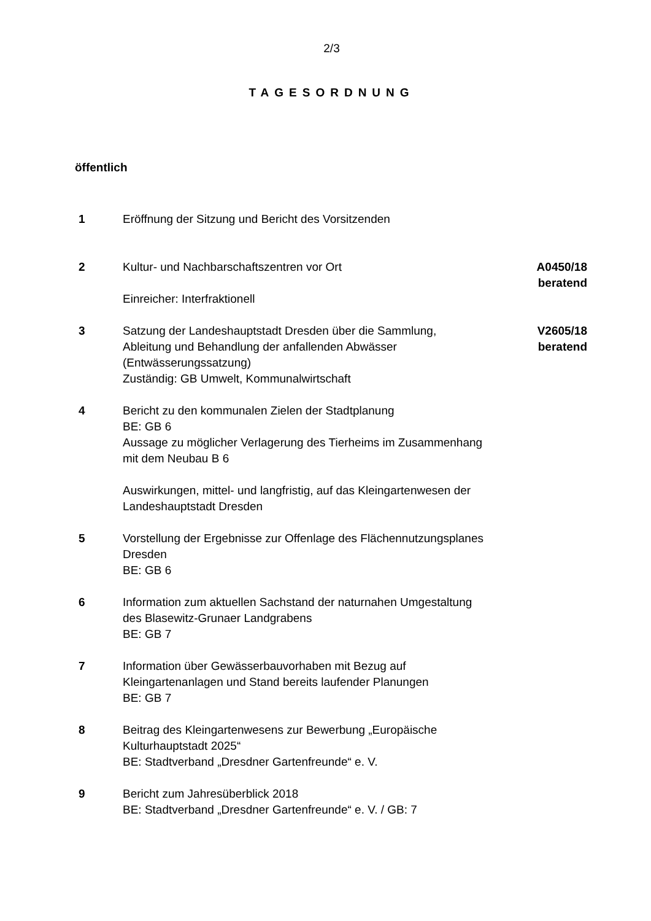2/3
TAGESORDNUNG
öffentlich
1 Eröffnung der Sitzung und Bericht des Vorsitzenden
2 Kultur- und Nachbarschaftszentren vor Ort
Einreicher: Interfraktionell
A0450/18
beratend
3 Satzung der Landeshauptstadt Dresden über die Sammlung, Ableitung und Behandlung der anfallenden Abwässer (Entwässerungssatzung)
Zuständig: GB Umwelt, Kommunalwirtschaft
V2605/18
beratend
4 Bericht zu den kommunalen Zielen der Stadtplanung
BE: GB 6
Aussage zu möglicher Verlagerung des Tierheims im Zusammenhang mit dem Neubau B 6
Auswirkungen, mittel- und langfristig, auf das Kleingartenwesen der Landeshauptstadt Dresden
5 Vorstellung der Ergebnisse zur Offenlage des Flächennutzungsplanes Dresden
BE: GB 6
6 Information zum aktuellen Sachstand der naturnahen Umgestaltung des Blasewitz-Grunaer Landgrabens
BE: GB 7
7 Information über Gewässerbauvorhaben mit Bezug auf Kleingartenanlagen und Stand bereits laufender Planungen
BE: GB 7
8 Beitrag des Kleingartenwesens zur Bewerbung „Europäische Kulturhauptstadt 2025“
BE: Stadtverband „Dresdner Gartenfreunde“ e. V.
9 Bericht zum Jahresüberblick 2018
BE: Stadtverband „Dresdner Gartenfreunde“ e. V. / GB: 7